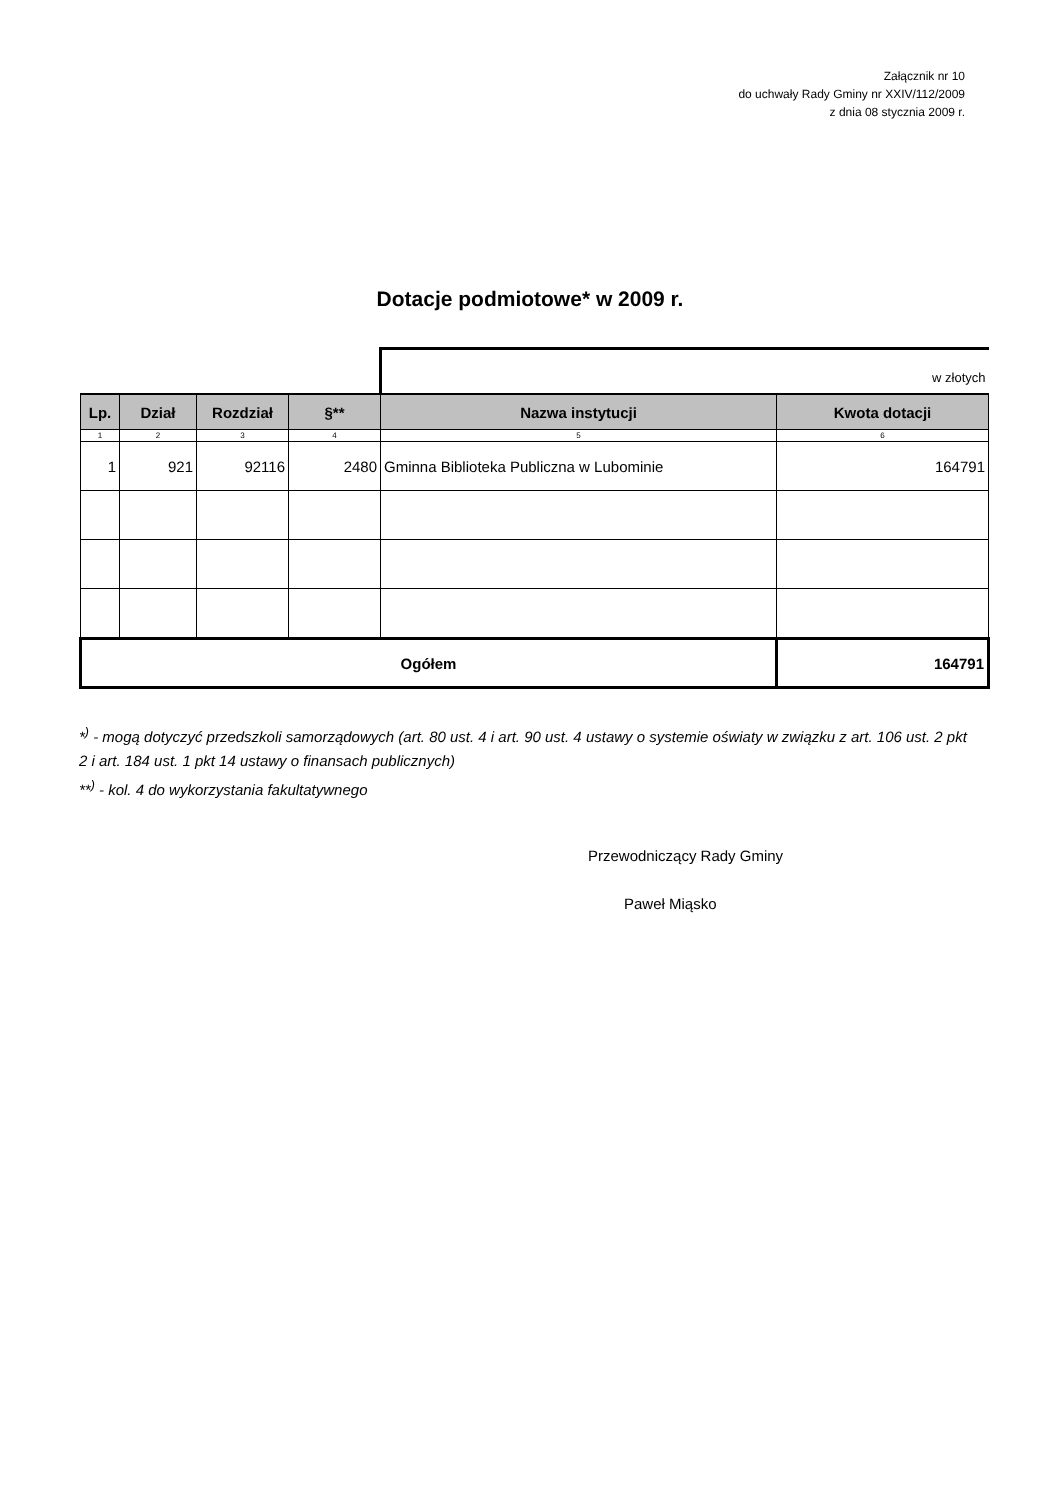Załącznik nr 10
do uchwały Rady Gminy nr XXIV/112/2009
z dnia 08 stycznia 2009 r.
Dotacje podmiotowe* w 2009 r.
| | | | | w złotych | |
| Lp. | Dział | Rozdział | §** | Nazwa instytucji | Kwota dotacji |
| 1 | 2 | 3 | 4 | 5 | 6 |
| 1 | 921 | 92116 | 2480 | Gminna Biblioteka Publiczna w Lubominie | 164791 |
| Ogółem | | | | | 164791 |
*<sup>)</sup> - mogą dotyczyć przedszkoli samorządowych (art. 80 ust. 4 i art. 90 ust. 4 ustawy o systemie oświaty w związku z art. 106 ust. 2 pkt 2 i art. 184 ust. 1 pkt 14 ustawy o finansach publicznych)
**<sup>)</sup> - kol. 4 do wykorzystania fakultatywnego
Przewodniczący Rady Gminy
Paweł Miąsko